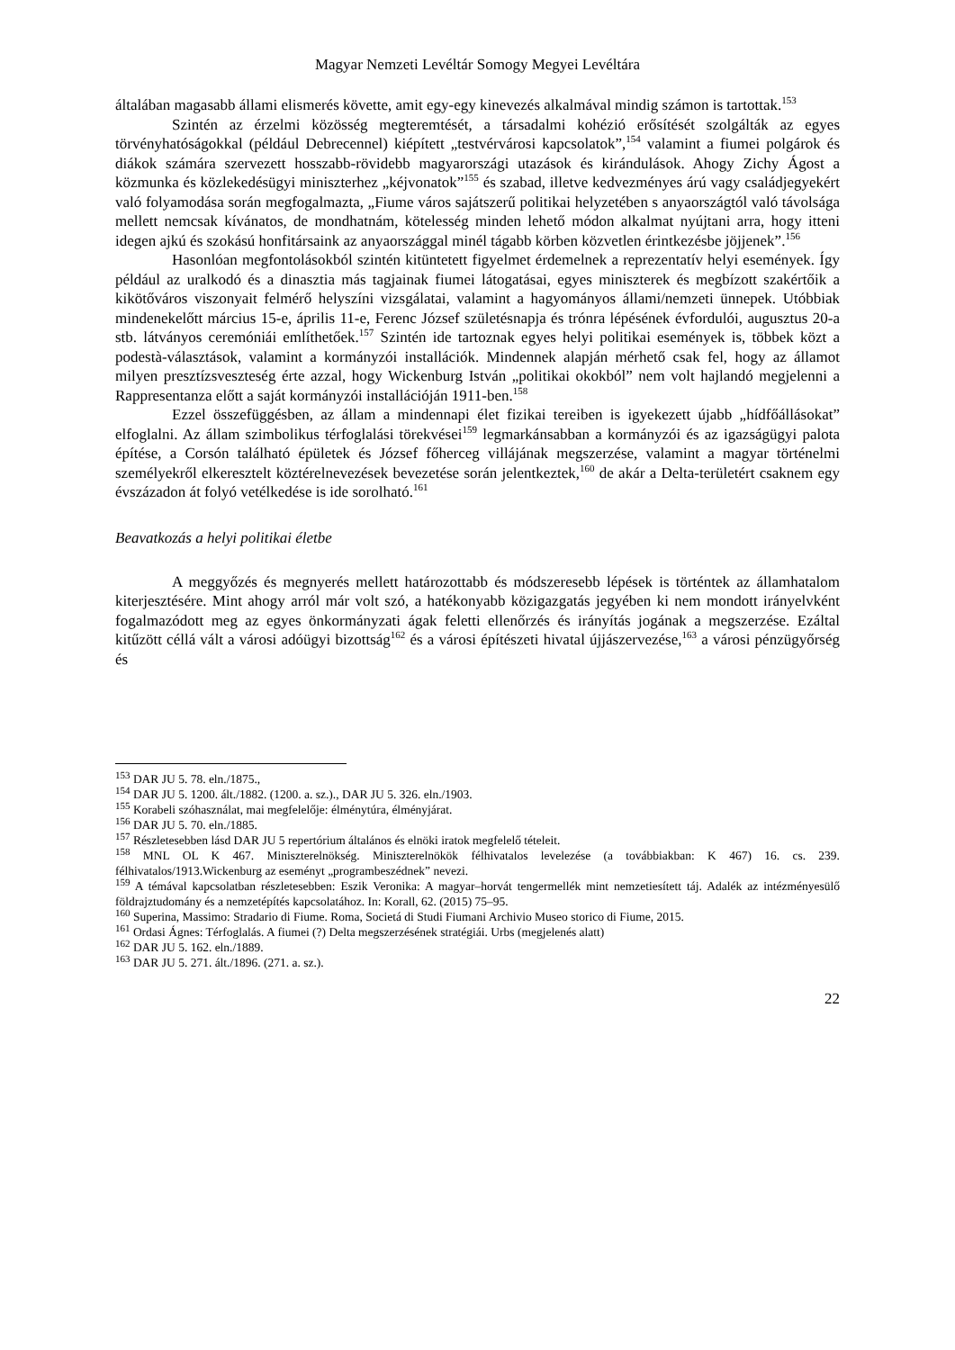Magyar Nemzeti Levéltár Somogy Megyei Levéltára
általában magasabb állami elismerés követte, amit egy-egy kinevezés alkalmával mindig számon is tartottak.<sup>153</sup>
Szintén az érzelmi közösség megteremtését, a társadalmi kohézió erősítését szolgálták az egyes törvényhatóságokkal (például Debrecennel) kiépített „testvérvárosi kapcsolatok”,<sup>154</sup> valamint a fiumei polgárok és diákok számára szervezett hosszabb-rövidebb magyarországi utazások és kirándulások. Ahogy Zichy Ágost a közmunka és közlekedésügyi miniszterhez „kéjvonatok”<sup>155</sup> és szabad, illetve kedvezményes árú vagy családjegyekért való folyamodása során megfogalmazta, „Fiume város sajátszerű politikai helyzetében s anyaországtól való távolsága mellett nemcsak kívánatos, de mondhatnám, kötelesség minden lehető módon alkalmat nyújtani arra, hogy itteni idegen ajkú és szokású honfitársaink az anyaországgal minél tágabb körben közvetlen érintkezésbe jöjjenek”.<sup>156</sup>
Hasonlóan megfontolásokból szintén kitüntetett figyelmet érdemelnek a reprezentatív helyi események. Így például az uralkodó és a dinasztia más tagjainak fiumei látogatásai, egyes miniszterek és megbízott szakértőik a kikötőváros viszonyait felmérő helyszíni vizsgálatai, valamint a hagyományos állami/nemzeti ünnepek. Utóbbiak mindenekelőtt március 15-e, április 11-e, Ferenc József születésnapja és trónra lépésének évfordulói, augusztus 20-a stb. látványos ceremóniái említhetőek.<sup>157</sup> Szintén ide tartoznak egyes helyi politikai események is, többek közt a podestà-választások, valamint a kormányzói installációk. Mindennek alapján mérhető csak fel, hogy az államot milyen presztízsveszteség érte azzal, hogy Wickenburg István „politikai okokból” nem volt hajlandó megjelenni a Rappresentanza előtt a saját kormányzói installációján 1911-ben.<sup>158</sup>
Ezzel összefüggésben, az állam a mindennapi élet fizikai tereiben is igyekezett újabb „hídfőállásokat” elfoglalni. Az állam szimbolikus térfoglalási törekvései<sup>159</sup> legmarkánsabban a kormányzói és az igazságügyi palota építése, a Corsón található épületek és József főherceg villájának megszerzése, valamint a magyar történelmi személyekről elkeresztelt köztérelnevezések bevezetése során jelentkeztek,<sup>160</sup> de akár a Delta-területért csaknem egy évszázadon át folyó vetélkedése is ide sorolható.<sup>161</sup>
Beavatkozás a helyi politikai életbe
A meggyőzés és megnyerés mellett határozottabb és módszeresebb lépések is történtek az államhatalom kiterjesztésére. Mint ahogy arról már volt szó, a hatékonyabb közigazgatás jegyében ki nem mondott irányelvként fogalmazódott meg az egyes önkormányzati ágak feletti ellenőrzés és irányítás jogának a megszerzése. Ezáltal kitűzött céllá vált a városi adóügyi bizottság<sup>162</sup> és a városi építészeti hivatal újjászervezése,<sup>163</sup> a városi pénzügyőrség és
<sup>153</sup> DAR JU 5. 78. eln./1875.,
<sup>154</sup> DAR JU 5. 1200. ált./1882. (1200. a. sz.)., DAR JU 5. 326. eln./1903.
<sup>155</sup> Korabeli szóhasználat, mai megfelelője: élménytúra, élményjárat.
<sup>156</sup> DAR JU 5. 70. eln./1885.
<sup>157</sup> Részletesebben lásd DAR JU 5 repertórium általános és elnöki iratok megfelelő tételeit.
<sup>158</sup> MNL OL K 467. Miniszterelnökség. Miniszterelnökök félhivatalos levelezése (a továbbiakban: K 467) 16. cs. 239. félhivatalos/1913.Wickenburg az eseményt „programbeszédnek” nevezi.
<sup>159</sup> A témával kapcsolatban részletesebben: Eszik Veronika: A magyar–horvát tengermellék mint nemzetiesített táj. Adalék az intézményesülő földrajztudomány és a nemzetépítés kapcsolatához. In: Korall, 62. (2015) 75–95.
<sup>160</sup> Superina, Massimo: Stradario di Fiume. Roma, Societá di Studi Fiumani Archivio Museo storico di Fiume, 2015.
<sup>161</sup> Ordasi Ágnes: Térfoglalás. A fiumei (?) Delta megszerzésének stratégiái. Urbs (megjelenés alatt)
<sup>162</sup> DAR JU 5. 162. eln./1889.
<sup>163</sup> DAR JU 5. 271. ált./1896. (271. a. sz.).
22